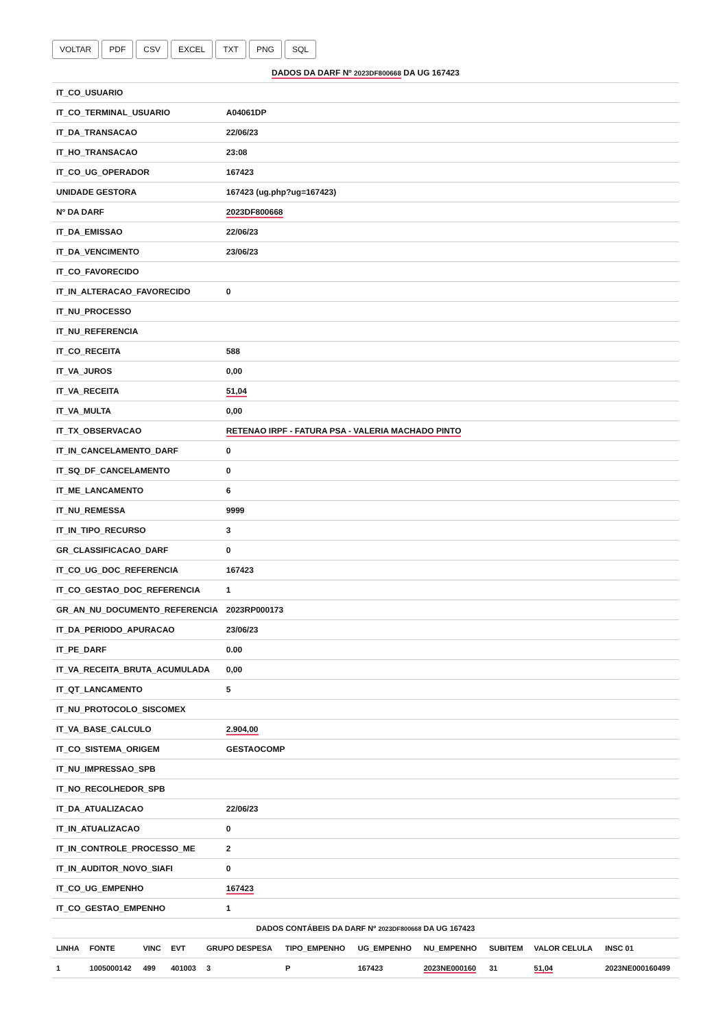VOLTAR PDF CSV EXCEL TXT PNG SQL
| DADOS DA DARF Nº 2023DF800668 DA UG 167423 | |
| IT_CO_USUARIO | |
| IT_CO_TERMINAL_USUARIO | A04061DP |
| IT_DA_TRANSACAO | 22/06/23 |
| IT_HO_TRANSACAO | 23:08 |
| IT_CO_UG_OPERADOR | 167423 |
| UNIDADE GESTORA | 167423 (ug.php?ug=167423) |
| Nº DA DARF | 2023DF800668 |
| IT_DA_EMISSAO | 22/06/23 |
| IT_DA_VENCIMENTO | 23/06/23 |
| IT_CO_FAVORECIDO | |
| IT_IN_ALTERACAO_FAVORECIDO | 0 |
| IT_NU_PROCESSO | |
| IT_NU_REFERENCIA | |
| IT_CO_RECEITA | 588 |
| IT_VA_JUROS | 0,00 |
| IT_VA_RECEITA | 51,04 |
| IT_VA_MULTA | 0,00 |
| IT_TX_OBSERVACAO | RETENAO IRPF - FATURA PSA - VALERIA MACHADO PINTO |
| IT_IN_CANCELAMENTO_DARF | 0 |
| IT_SQ_DF_CANCELAMENTO | 0 |
| IT_ME_LANCAMENTO | 6 |
| IT_NU_REMESSA | 9999 |
| IT_IN_TIPO_RECURSO | 3 |
| GR_CLASSIFICACAO_DARF | 0 |
| IT_CO_UG_DOC_REFERENCIA | 167423 |
| IT_CO_GESTAO_DOC_REFERENCIA | 1 |
| GR_AN_NU_DOCUMENTO_REFERENCIA | 2023RP000173 |
| IT_DA_PERIODO_APURACAO | 23/06/23 |
| IT_PE_DARF | 0.00 |
| IT_VA_RECEITA_BRUTA_ACUMULADA | 0,00 |
| IT_QT_LANCAMENTO | 5 |
| IT_NU_PROTOCOLO_SISCOMEX | |
| IT_VA_BASE_CALCULO | 2.904,00 |
| IT_CO_SISTEMA_ORIGEM | GESTAOCOMP |
| IT_NU_IMPRESSAO_SPB | |
| IT_NO_RECOLHEDOR_SPB | |
| IT_DA_ATUALIZACAO | 22/06/23 |
| IT_IN_ATUALIZACAO | 0 |
| IT_IN_CONTROLE_PROCESSO_ME | 2 |
| IT_IN_AUDITOR_NOVO_SIAFI | 0 |
| IT_CO_UG_EMPENHO | 167423 |
| IT_CO_GESTAO_EMPENHO | 1 |
| DADOS CONTÁBEIS DA DARF Nº 2023DF800668 DA UG 167423 | | | | | | | | | | |
| LINHA | FONTE | VINC | EVT | GRUPO DESPESA | TIPO_EMPENHO | UG_EMPENHO | NU_EMPENHO | SUBITEM | VALOR CELULA | INSC 01 |
| 1 | 1005000142 | 499 | 401003 | 3 | P | 167423 | 2023NE000160 | 31 | 51,04 | 2023NE000160499 |